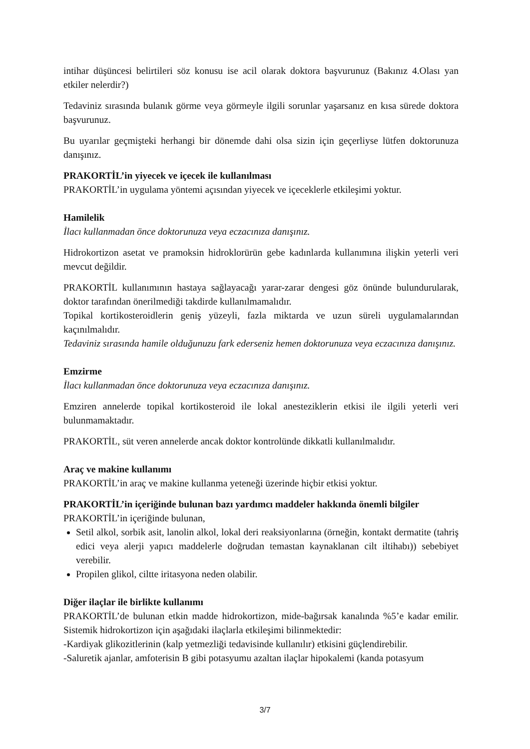intihar düşüncesi belirtileri söz konusu ise acil olarak doktora başvurunuz (Bakınız 4.Olası yan etkiler nelerdir?)
Tedaviniz sırasında bulanık görme veya görmeyle ilgili sorunlar yaşarsanız en kısa sürede doktora başvurunuz.
Bu uyarılar geçmişteki herhangi bir dönemde dahi olsa sizin için geçerliyse lütfen doktorunuza danışınız.
PRAKORTİL’in yiyecek ve içecek ile kullanılması
PRAKORTİL’in uygulama yöntemi açısından yiyecek ve içeceklerle etkileşimi yoktur.
Hamilelik
İlacı kullanmadan önce doktorunuza veya eczacınıza danışınız.
Hidrokortizon asetat ve pramoksin hidroklorürün gebe kadınlarda kullanımına ilişkin yeterli veri mevcut değildir.
PRAKORTİL kullanımının hastaya sağlayacağı yarar-zarar dengesi göz önünde bulundurularak, doktor tarafından önerilmediği takdirde kullanılmamalıdır.
Topikal kortikosteroidlerin geniş yüzeyli, fazla miktarda ve uzun süreli uygulamalarından kaçınılmalıdır.
Tedaviniz sırasında hamile olduğunuzu fark ederseniz hemen doktorunuza veya eczacınıza danışınız.
Emzirme
İlacı kullanmadan önce doktorunuza veya eczacınıza danışınız.
Emziren annelerde topikal kortikosteroid ile lokal anesteziklerin etkisi ile ilgili yeterli veri bulunmamaktadır.
PRAKORTİL, süt veren annelerde ancak doktor kontrolünde dikkatli kullanılmalıdır.
Araç ve makine kullanımı
PRAKORTİL’in araç ve makine kullanma yeteneği üzerinde hiçbir etkisi yoktur.
PRAKORTİL’in içeriğinde bulunan bazı yardımcı maddeler hakkında önemli bilgiler
PRAKORTİL’in içeriğinde bulunan,
Setil alkol, sorbik asit, lanolin alkol, lokal deri reaksiyonlarına (örneğin, kontakt dermatite (tahriş edici veya alerji yapıcı maddelerle doğrudan temastan kaynaklanan cilt iltihabı)) sebebiyet verebilir.
Propilen glikol, ciltte iritasyona neden olabilir.
Diğer ilaçlar ile birlikte kullanımı
PRAKORTİL’de bulunan etkin madde hidrokortizon, mide-bağırsak kanalında %5’e kadar emilir. Sistemik hidrokortizon için aşağıdaki ilaçlarla etkileşimi bilinmektedir:
-Kardiyak glikozitlerinin (kalp yetmezliği tedavisinde kullanılır) etkisini güçlendirebilir.
-Saluretik ajanlar, amfoterisin B gibi potasyumu azaltan ilaçlar hipokalemi (kanda potasyum
3/7